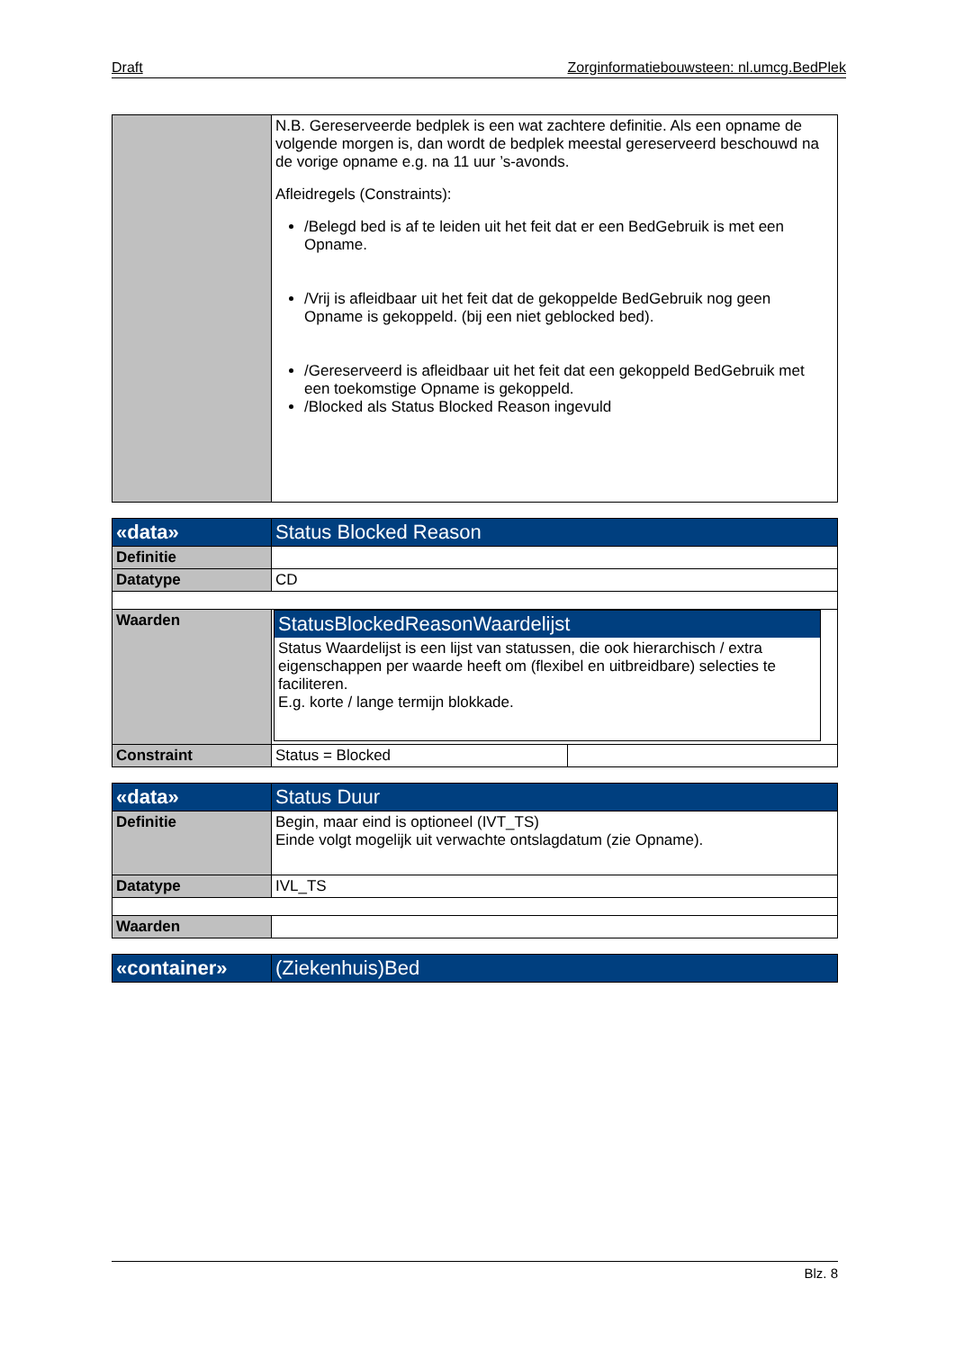Draft Zorginformatiebouwsteen: nl.umcg.BedPlek
| | N.B. Gereserveerde bedplek is een wat zachtere definitie. Als een opname de volgende morgen is, dan wordt de bedplek meestal gereserveerd beschouwd na de vorige opname e.g. na 11 uur ’s-avonds. Afleidregels (Constraints): /Belegd bed is af te leiden uit het feit dat er een BedGebruik is met een Opname. /Vrij is afleidbaar uit het feit dat de gekoppelde BedGebruik nog geen Opname is gekoppeld. (bij een niet geblocked bed). /Gereserveerd is afleidbaar uit het feit dat een gekoppeld BedGebruik met een toekomstige Opname is gekoppeld. /Blocked als Status Blocked Reason ingevuld |
| «data» | Status Blocked Reason | |
| Definitie | | |
| Datatype | CD | |
| Waarden | StatusBlockedReasonWaardelijst Status Waardelijst is een lijst van statussen, die ook hierarchisch / extra eigenschappen per waarde heeft om (flexibel en uitbreidbare) selecties te faciliteren. E.g. korte / lange termijn blokkade. | |
| Constraint | Status = Blocked | |
| «data» | Status Duur |
| Definitie | Begin, maar eind is optioneel (IVT_TS) Einde volgt mogelijk uit verwachte ontslagdatum (zie Opname). |
| Datatype | IVL_TS |
| Waarden | |
| «container» | (Ziekenhuis)Bed |
Blz. 8